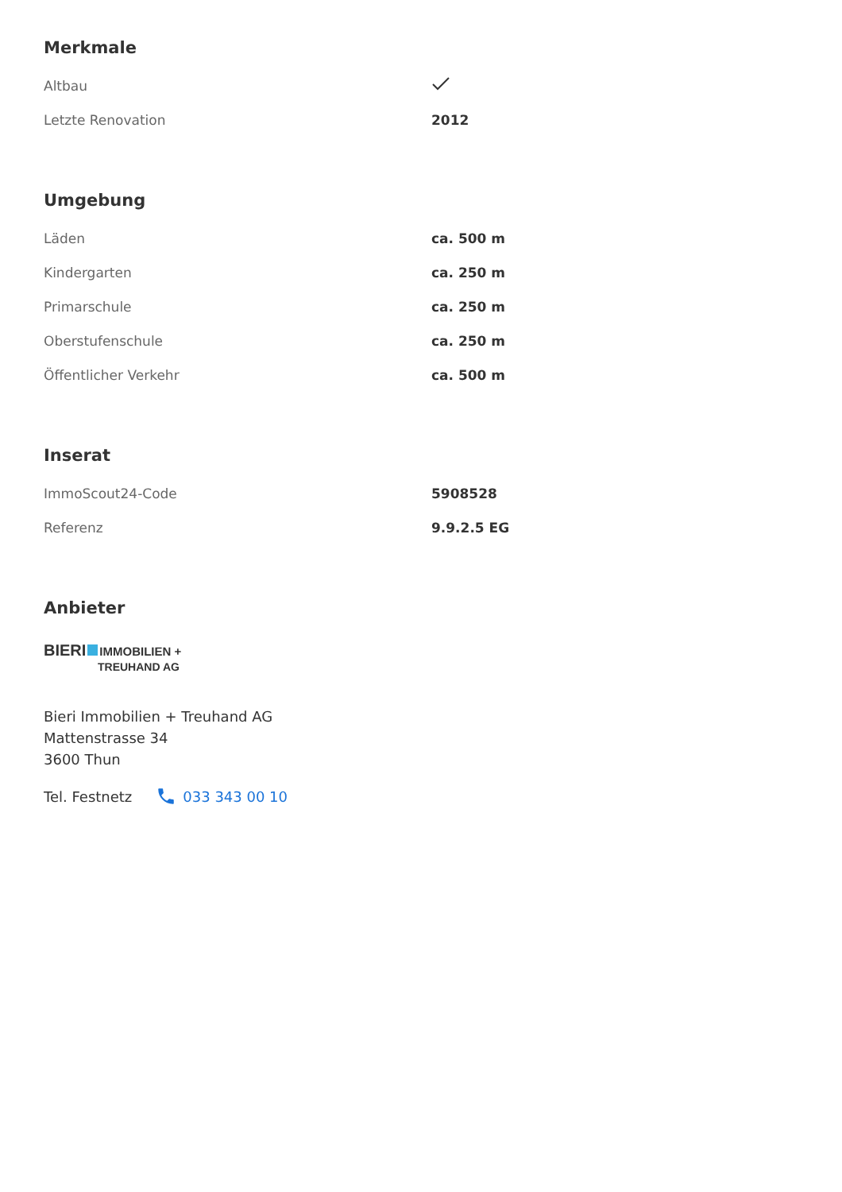Merkmale
| Altbau | |
| Letzte Renovation | 2012 |
Umgebung
| Läden | ca. 500 m |
| Kindergarten | ca. 250 m |
| Primarschule | ca. 250 m |
| Oberstufenschule | ca. 250 m |
| Öffentlicher Verkehr | ca. 500 m |
Inserat
| ImmoScout24-Code | 5908528 |
| Referenz | 9.9.2.5 EG |
Anbieter
BIERI IMMOBILIEN +
TREUHAND AG
Bieri Immobilien + Treuhand AG
Mattenstrasse 34
3600 Thun
Tel. Festnetz 033 343 00 10